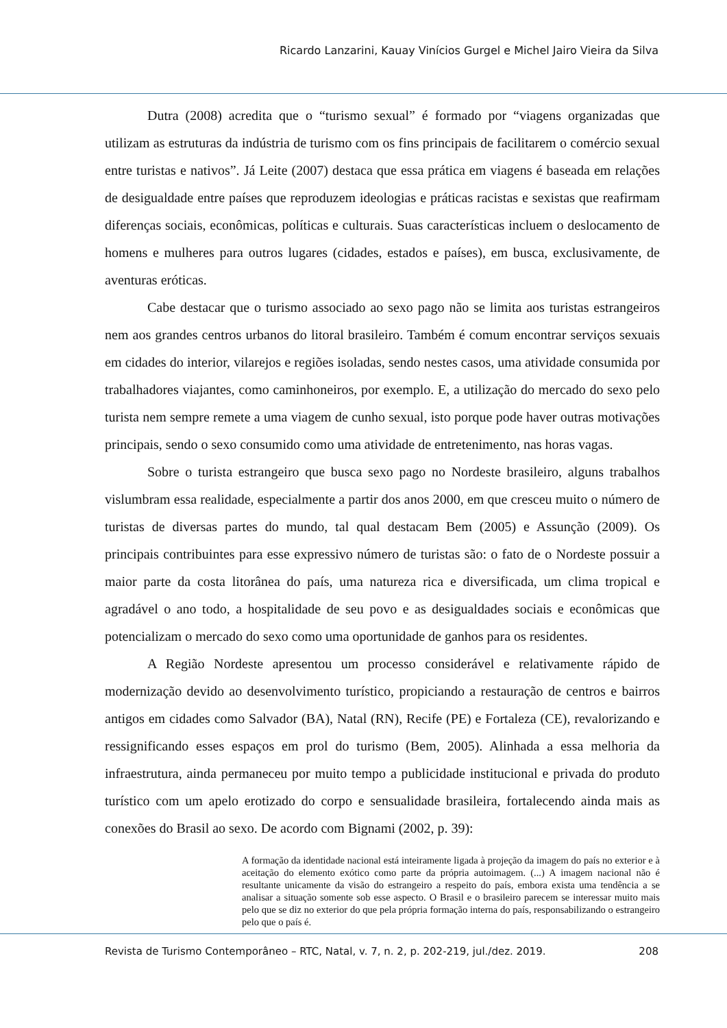Ricardo Lanzarini, Kauay Vinícios Gurgel e Michel Jairo Vieira da Silva
Dutra (2008) acredita que o “turismo sexual” é formado por “viagens organizadas que utilizam as estruturas da indústria de turismo com os fins principais de facilitarem o comércio sexual entre turistas e nativos”. Já Leite (2007) destaca que essa prática em viagens é baseada em relações de desigualdade entre países que reproduzem ideologias e práticas racistas e sexistas que reafirmam diferenças sociais, econômicas, políticas e culturais. Suas características incluem o deslocamento de homens e mulheres para outros lugares (cidades, estados e países), em busca, exclusivamente, de aventuras eróticas.
Cabe destacar que o turismo associado ao sexo pago não se limita aos turistas estrangeiros nem aos grandes centros urbanos do litoral brasileiro. Também é comum encontrar serviços sexuais em cidades do interior, vilarejos e regiões isoladas, sendo nestes casos, uma atividade consumida por trabalhadores viajantes, como caminhoneiros, por exemplo. E, a utilização do mercado do sexo pelo turista nem sempre remete a uma viagem de cunho sexual, isto porque pode haver outras motivações principais, sendo o sexo consumido como uma atividade de entretenimento, nas horas vagas.
Sobre o turista estrangeiro que busca sexo pago no Nordeste brasileiro, alguns trabalhos vislumbram essa realidade, especialmente a partir dos anos 2000, em que cresceu muito o número de turistas de diversas partes do mundo, tal qual destacam Bem (2005) e Assunção (2009). Os principais contribuintes para esse expressivo número de turistas são: o fato de o Nordeste possuir a maior parte da costa litorânea do país, uma natureza rica e diversificada, um clima tropical e agradável o ano todo, a hospitalidade de seu povo e as desigualdades sociais e econômicas que potencializam o mercado do sexo como uma oportunidade de ganhos para os residentes.
A Região Nordeste apresentou um processo considerável e relativamente rápido de modernização devido ao desenvolvimento turístico, propiciando a restauração de centros e bairros antigos em cidades como Salvador (BA), Natal (RN), Recife (PE) e Fortaleza (CE), revalorizando e ressignificando esses espaços em prol do turismo (Bem, 2005). Alinhada a essa melhoria da infraestrutura, ainda permaneceu por muito tempo a publicidade institucional e privada do produto turístico com um apelo erotizado do corpo e sensualidade brasileira, fortalecendo ainda mais as conexões do Brasil ao sexo. De acordo com Bignami (2002, p. 39):
A formação da identidade nacional está inteiramente ligada à projeção da imagem do país no exterior e à aceitação do elemento exótico como parte da própria autoimagem. (...) A imagem nacional não é resultante unicamente da visão do estrangeiro a respeito do país, embora exista uma tendência a se analisar a situação somente sob esse aspecto. O Brasil e o brasileiro parecem se interessar muito mais pelo que se diz no exterior do que pela própria formação interna do país, responsabilizando o estrangeiro pelo que o país é.
Revista de Turismo Contemporâneo – RTC, Natal, v. 7, n. 2, p. 202-219, jul./dez. 2019. 208